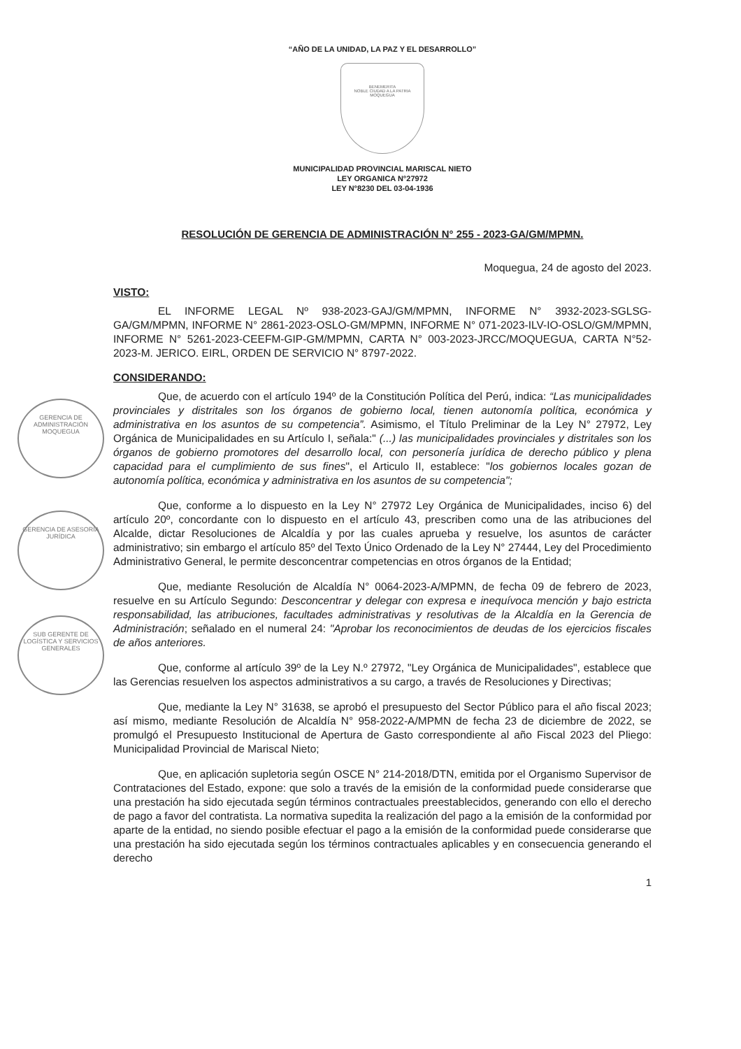GERENCIA DE ADMINISTRACIÓN
MOQUEGUA
GERENCIA DE ASESORÍA JURÍDICA
SUB GERENTE DE LOGÍSTICA Y SERVICIOS GENERALES
“AÑO DE LA UNIDAD, LA PAZ Y EL DESARROLLO”
BENEMERITA
NOBLE CIUDAD A LA PATRIA
MOQUEGUA
MUNICIPALIDAD PROVINCIAL MARISCAL NIETO
LEY ORGANICA N°27972
LEY N°8230 DEL 03-04-1936
RESOLUCIÓN DE GERENCIA DE ADMINISTRACIÓN N° 255 - 2023-GA/GM/MPMN.
Moqueguа, 24 de agosto del 2023.
VISTO:
EL INFORME LEGAL Nº 938-2023-GAJ/GM/MPMN, INFORME N° 3932-2023-SGLSG-GA/GM/MPMN, INFORME N° 2861-2023-OSLO-GM/MPMN, INFORME N° 071-2023-ILV-IO-OSLO/GM/MPMN, INFORME N° 5261-2023-CEEFM-GIP-GM/MPMN, CARTA N° 003-2023-JRCC/MOQUEGUA, CARTA N°52-2023-M. JERICO. EIRL, ORDEN DE SERVICIO N° 8797-2022.
CONSIDERANDO:
Que, de acuerdo con el artículo 194º de la Constitución Política del Perú, indica: “Las municipalidades provinciales y distritales son los órganos de gobierno local, tienen autonomía política, económica y administrativa en los asuntos de su competencia”. Asimismo, el Título Preliminar de la Ley N° 27972, Ley Orgánica de Municipalidades en su Artículo I, señala:" (...) las municipalidades provinciales y distritales son los órganos de gobierno promotores del desarrollo local, con personería jurídica de derecho público y plena capacidad para el cumplimiento de sus fines", el Articulo II, establece: "los gobiernos locales gozan de autonomía política, económica y administrativa en los asuntos de su competencia";
Que, conforme a lo dispuesto en la Ley N° 27972 Ley Orgánica de Municipalidades, inciso 6) del artículo 20º, concordante con lo dispuesto en el artículo 43, prescriben como una de las atribuciones del Alcalde, dictar Resoluciones de Alcaldía y por las cuales aprueba y resuelve, los asuntos de carácter administrativo; sin embargo el artículo 85º del Texto Único Ordenado de la Ley N° 27444, Ley del Procedimiento Administrativo General, le permite desconcentrar competencias en otros órganos de la Entidad;
Que, mediante Resolución de Alcaldía N° 0064-2023-A/MPMN, de fecha 09 de febrero de 2023, resuelve en su Artículo Segundo: Desconcentrar y delegar con expresa e inequívoca mención y bajo estricta responsabilidad, las atribuciones, facultades administrativas y resolutivas de la Alcaldía en la Gerencia de Administración; señalado en el numeral 24: "Aprobar los reconocimientos de deudas de los ejercicios fiscales de años anteriores.
Que, conforme al artículo 39º de la Ley N.º 27972, "Ley Orgánica de Municipalidades", establece que las Gerencias resuelven los aspectos administrativos a su cargo, a través de Resoluciones y Directivas;
Que, mediante la Ley N° 31638, se aprobó el presupuesto del Sector Público para el año fiscal 2023; así mismo, mediante Resolución de Alcaldía N° 958-2022-A/MPMN de fecha 23 de diciembre de 2022, se promulgó el Presupuesto Institucional de Apertura de Gasto correspondiente al año Fiscal 2023 del Pliego: Municipalidad Provincial de Mariscal Nieto;
Que, en aplicación supletoria según OSCE N° 214-2018/DTN, emitida por el Organismo Supervisor de Contrataciones del Estado, expone: que solo a través de la emisión de la conformidad puede considerarse que una prestación ha sido ejecutada según términos contractuales preestablecidos, generando con ello el derecho de pago a favor del contratista. La normativa supedita la realización del pago a la emisión de la conformidad por aparte de la entidad, no siendo posible efectuar el pago a la emisión de la conformidad puede considerarse que una prestación ha sido ejecutada según los términos contractuales aplicables y en consecuencia generando el derecho
1